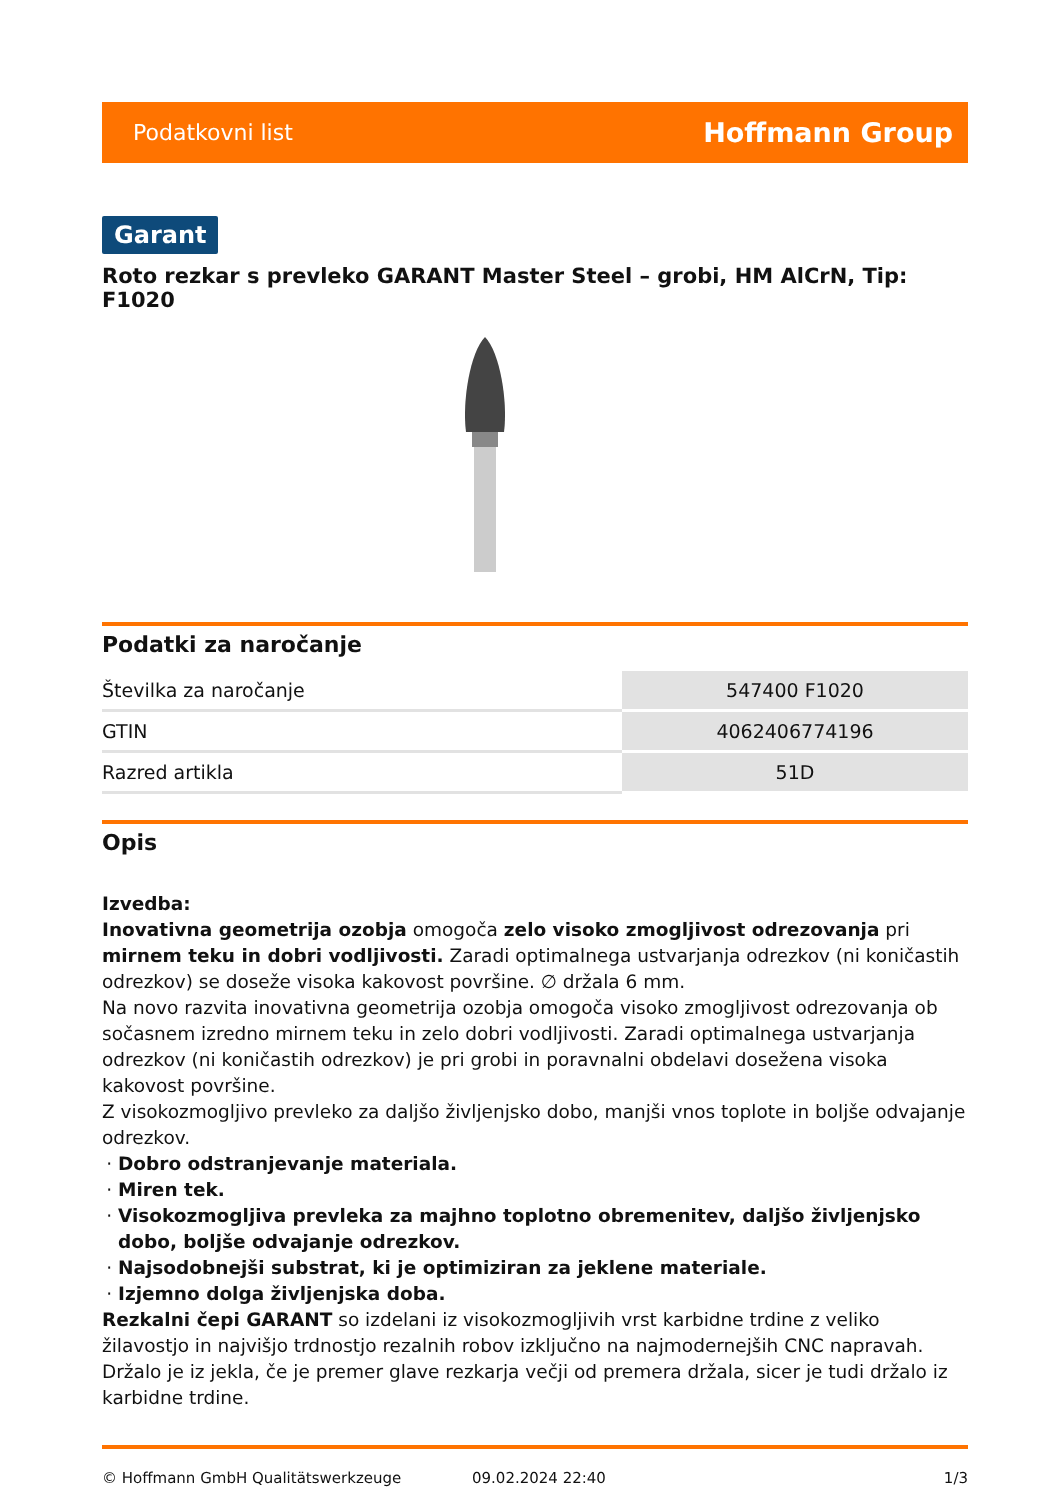Podatkovni list Hoffmann Group
Garant
Roto rezkar s prevleko GARANT Master Steel – grobi, HM AlCrN, Tip: F1020
Podatki za naročanje
| Številka za naročanje | 547400 F1020 |
| GTIN | 4062406774196 |
| Razred artikla | 51D |
Opis
Izvedba:
Inovativna geometrija ozobja omogoča zelo visoko zmogljivost odrezovanja pri mirnem teku in dobri vodljivosti. Zaradi optimalnega ustvarjanja odrezkov (ni koničastih odrezkov) se doseže visoka kakovost površine. ∅ držala 6 mm.
Na novo razvita inovativna geometrija ozobja omogoča visoko zmogljivost odrezovanja ob sočasnem izredno mirnem teku in zelo dobri vodljivosti. Zaradi optimalnega ustvarjanja odrezkov (ni koničastih odrezkov) je pri grobi in poravnalni obdelavi dosežena visoka kakovost površine.
Z visokozmogljivo prevleko za daljšo življenjsko dobo, manjši vnos toplote in boljše odvajanje odrezkov.
Dobro odstranjevanje materiala.
Miren tek.
Visokozmogljiva prevleka za majhno toplotno obremenitev, daljšo življenjsko dobo, boljše odvajanje odrezkov.
Najsodobnejši substrat, ki je optimiziran za jeklene materiale.
Izjemno dolga življenjska doba.
Rezkalni čepi GARANT so izdelani iz visokozmogljivih vrst karbidne trdine z veliko žilavostjo in najvišjo trdnostjo rezalnih robov izključno na najmodernejših CNC napravah. Držalo je iz jekla, če je premer glave rezkarja večji od premera držala, sicer je tudi držalo iz karbidne trdine.
© Hoffmann GmbH Qualitätswerkzeuge 09.02.2024 22:40 1/3